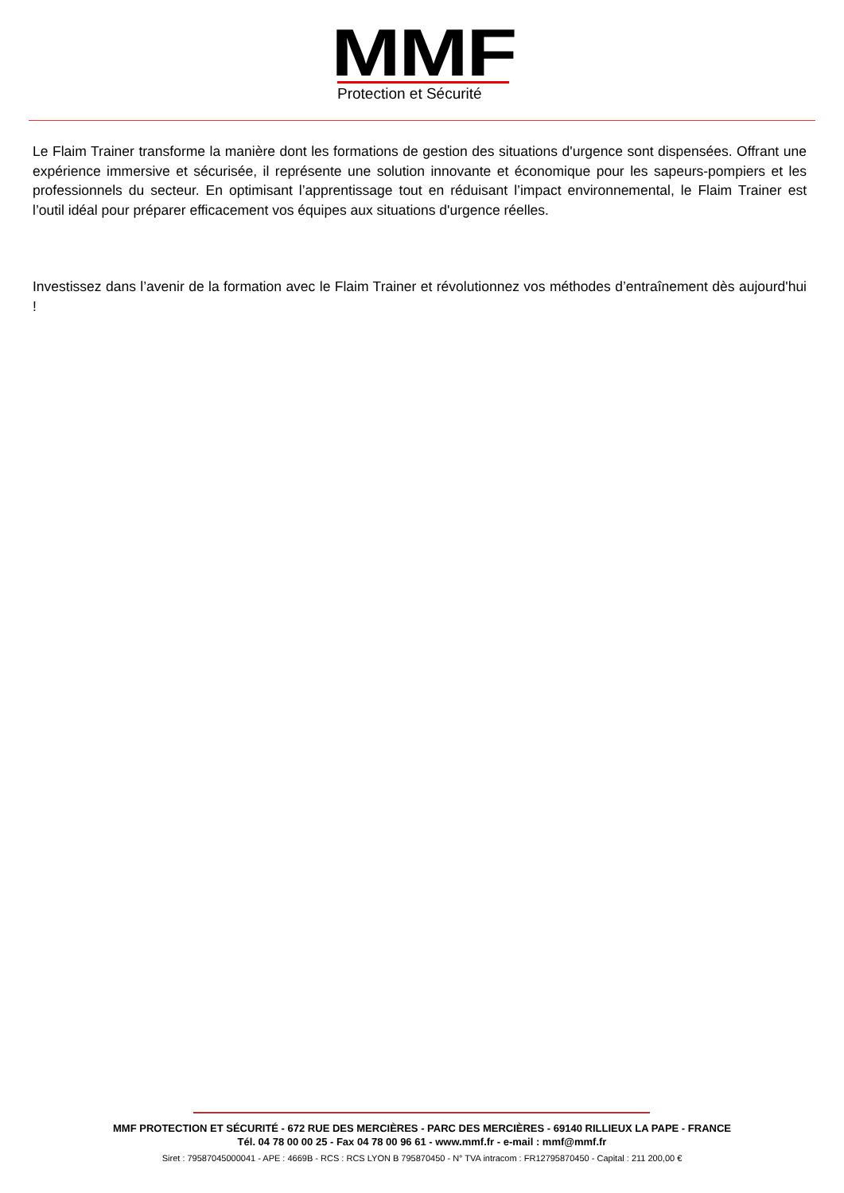MMF
Protection et Sécurité
Le Flaim Trainer transforme la manière dont les formations de gestion des situations d'urgence sont dispensées. Offrant une expérience immersive et sécurisée, il représente une solution innovante et économique pour les sapeurs-pompiers et les professionnels du secteur. En optimisant l’apprentissage tout en réduisant l’impact environnemental, le Flaim Trainer est l’outil idéal pour préparer efficacement vos équipes aux situations d'urgence réelles.
Investissez dans l’avenir de la formation avec le Flaim Trainer et révolutionnez vos méthodes d’entraînement dès aujourd'hui !
MMF PROTECTION ET SÉCURITÉ - 672 RUE DES MERCIÈRES - PARC DES MERCIÈRES - 69140 RILLIEUX LA PAPE - FRANCE
Tél. 04 78 00 00 25 - Fax 04 78 00 96 61 - www.mmf.fr - e-mail : mmf@mmf.fr
Siret : 79587045000041 - APE : 4669B - RCS : RCS LYON B 795870450 - N° TVA intracom : FR12795870450 - Capital : 211 200,00 €